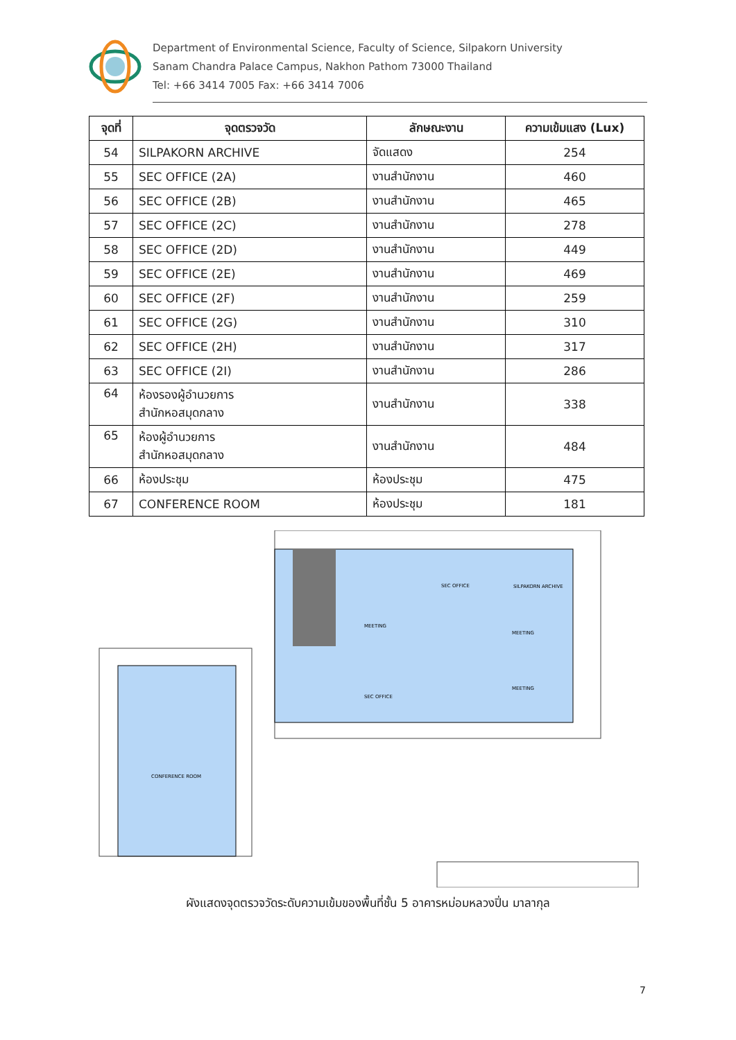Department of Environmental Science, Faculty of Science, Silpakorn University
Sanam Chandra Palace Campus, Nakhon Pathom 73000 Thailand
Tel: +66 3414 7005 Fax: +66 3414 7006
| จุดที่ | จุดตรวจวัด | ลักษณะงาน | ความเข้มแสง (Lux) |
| --- | --- | --- | --- |
| 54 | SILPAKORN ARCHIVE | จัดแสดง | 254 |
| 55 | SEC OFFICE (2A) | งานสำนักงาน | 460 |
| 56 | SEC OFFICE (2B) | งานสำนักงาน | 465 |
| 57 | SEC OFFICE (2C) | งานสำนักงาน | 278 |
| 58 | SEC OFFICE (2D) | งานสำนักงาน | 449 |
| 59 | SEC OFFICE (2E) | งานสำนักงาน | 469 |
| 60 | SEC OFFICE (2F) | งานสำนักงาน | 259 |
| 61 | SEC OFFICE (2G) | งานสำนักงาน | 310 |
| 62 | SEC OFFICE (2H) | งานสำนักงาน | 317 |
| 63 | SEC OFFICE (2I) | งานสำนักงาน | 286 |
| 64 | ห้องรองผู้อำนวยการ สำนักหอสมุดกลาง | งานสำนักงาน | 338 |
| 65 | ห้องผู้อำนวยการ สำนักหอสมุดกลาง | งานสำนักงาน | 484 |
| 66 | ห้องประชุม | ห้องประชุม | 475 |
| 67 | CONFERENCE ROOM | ห้องประชุม | 181 |
SILPAKORN ARCHIVE
MEETING
MEETING
MEETING
SEC OFFICE
SEC OFFICE
CONFERENCE ROOM
ผังแสดงจุดตรวจวัดระดับความเข้มของพื้นที่ชั้น 5 อาคารหม่อมหลวงปิ่น มาลากุล
7